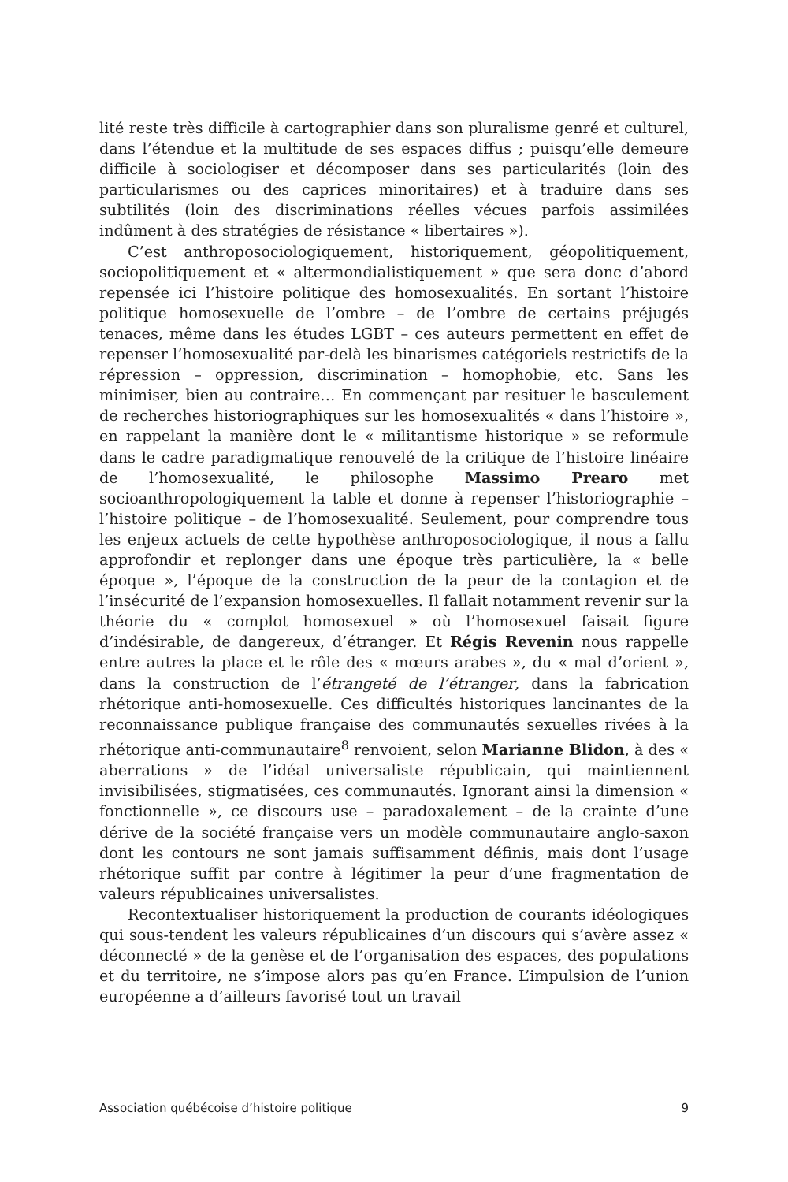lité reste très difficile à cartographier dans son pluralisme genré et culturel, dans l’étendue et la multitude de ses espaces diffus ; puisqu’elle demeure difficile à sociologiser et décomposer dans ses particularités (loin des particularismes ou des caprices minoritaires) et à traduire dans ses subtilités (loin des discriminations réelles vécues parfois assimilées indûment à des stratégies de résistance « libertaires »).
C’est anthroposociologiquement, historiquement, géopolitiquement, sociopolitiquement et « altermondialistiquement » que sera donc d’abord repensée ici l’histoire politique des homosexualités. En sortant l’histoire politique homosexuelle de l’ombre – de l’ombre de certains préjugés tenaces, même dans les études LGBT – ces auteurs permettent en effet de repenser l’homosexualité par-delà les binarismes catégoriels restrictifs de la répression – oppression, discrimination – homophobie, etc. Sans les minimiser, bien au contraire… En commençant par resituer le basculement de recherches historiographiques sur les homosexualités « dans l’histoire », en rappelant la manière dont le « militantisme historique » se reformule dans le cadre paradigmatique renouvelé de la critique de l’histoire linéaire de l’homosexualité, le philosophe Massimo Prearo met socioanthropologiquement la table et donne à repenser l’historiographie – l’histoire politique – de l’homosexualité. Seulement, pour comprendre tous les enjeux actuels de cette hypothèse anthroposociologique, il nous a fallu approfondir et replonger dans une époque très particulière, la « belle époque », l’époque de la construction de la peur de la contagion et de l’insécurité de l’expansion homosexuelles. Il fallait notamment revenir sur la théorie du « complot homosexuel » où l’homosexuel faisait figure d’indésirable, de dangereux, d’étranger. Et Régis Revenin nous rappelle entre autres la place et le rôle des « mœurs arabes », du « mal d’orient », dans la construction de l’étrangeté de l’étranger, dans la fabrication rhétorique anti-homosexuelle. Ces difficultés historiques lancinantes de la reconnaissance publique française des communautés sexuelles rivées à la rhétorique anti-communautaire<sup>8</sup> renvoient, selon Marianne Blidon, à des « aberrations » de l’idéal universaliste républicain, qui maintiennent invisibilisées, stigmatisées, ces communautés. Ignorant ainsi la dimension « fonctionnelle », ce discours use – paradoxalement – de la crainte d’une dérive de la société française vers un modèle communautaire anglo-saxon dont les contours ne sont jamais suffisamment définis, mais dont l’usage rhétorique suffit par contre à légitimer la peur d’une fragmentation de valeurs républicaines universalistes.
Recontextualiser historiquement la production de courants idéologiques qui sous-tendent les valeurs républicaines d’un discours qui s’avère assez « déconnecté » de la genèse et de l’organisation des espaces, des populations et du territoire, ne s’impose alors pas qu’en France. L’impulsion de l’union européenne a d’ailleurs favorisé tout un travail
Association québécoise d’histoire politique 9